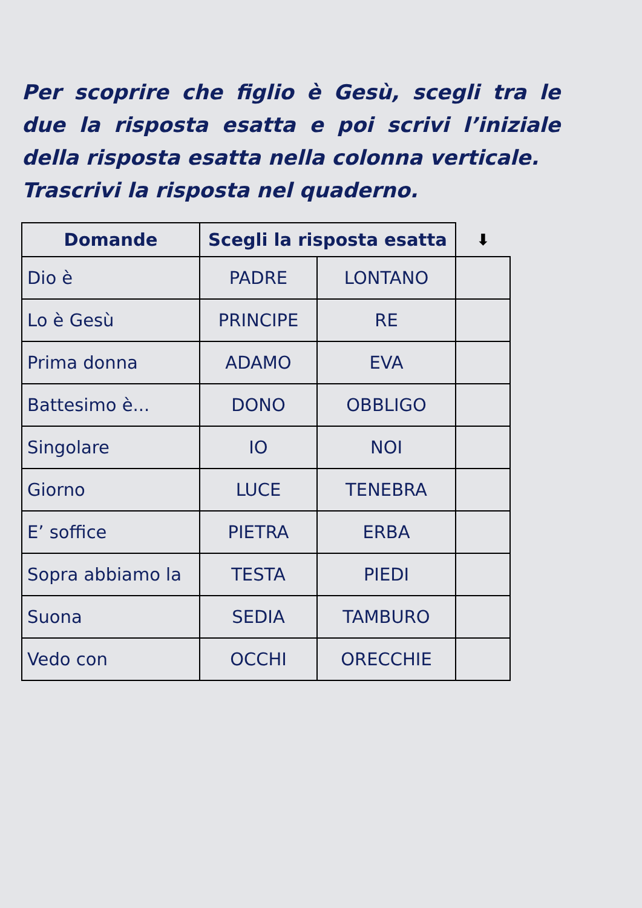Per scoprire che figlio è Gesù, scegli tra le due la risposta esatta e poi scrivi l’iniziale della risposta esatta nella colonna verticale.
Trascrivi la risposta nel quaderno.
| Domande | Scegli la risposta esatta | | ⬇ |
| --- | --- | --- | --- |
| Dio è | PADRE | LONTANO | |
| Lo è Gesù | PRINCIPE | RE | |
| Prima donna | ADAMO | EVA | |
| Battesimo è... | DONO | OBBLIGO | |
| Singolare | IO | NOI | |
| Giorno | LUCE | TENEBRA | |
| E’ soffice | PIETRA | ERBA | |
| Sopra abbiamo la | TESTA | PIEDI | |
| Suona | SEDIA | TAMBURO | |
| Vedo con | OCCHI | ORECCHIE | |